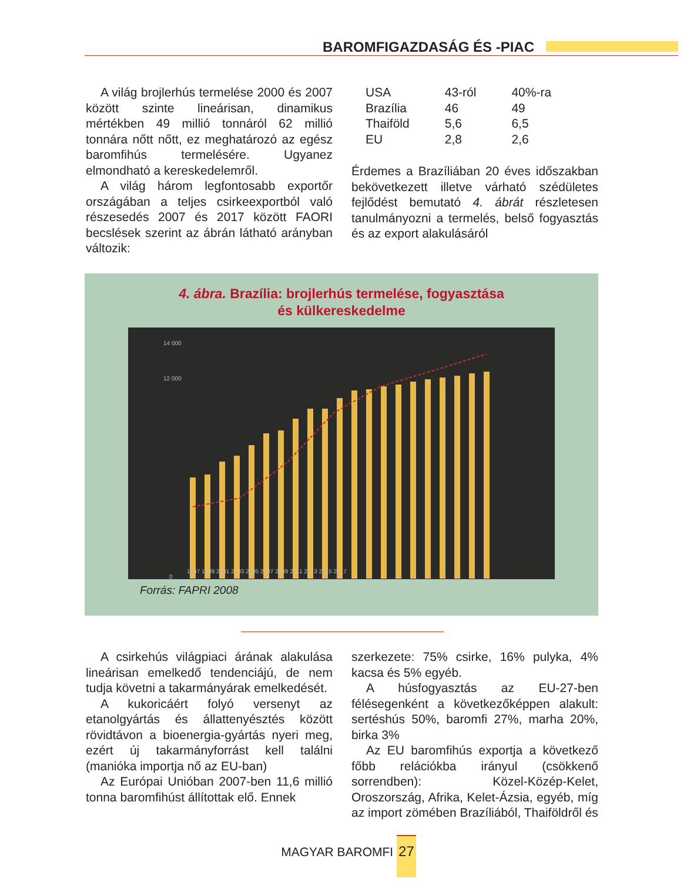BAROMFIGAZDASÁG ÉS -PIAC
A világ brojlerhús termelése 2000 és 2007 között szinte lineárisan, dinamikus mértékben 49 millió tonnáról 62 millió tonnára nőtt nőtt, ez meghatározó az egész baromfihús termelésére. Ugyanez elmondható a kereskedelemről.
A világ három legfontosabb exportőr országában a teljes csirkeexportból való részesedés 2007 és 2017 között FAORI becslések szerint az ábrán látható arányban változik:
| USA | 43-ról | 40%-ra |
| Brazília | 46 | 49 |
| Thaiföld | 5,6 | 6,5 |
| EU | 2,8 | 2,6 |
Érdemes a Brazíliában 20 éves időszakban bekövetkezett illetve várható szédületes fejlődést bemutató 4. ábrát részletesen tanulmányozni a termelés, belső fogyasztás és az export alakulásáról
4. ábra. Brazília: brojlerhús termelése, fogyasztása
és külkereskedelme
14 000
12 000
0
1997 1999 2001 2003 2005 2007 2009 2011 2013 2015 2017
Forrás: FAPRI 2008
A csirkehús világpiaci árának alakulása lineárisan emelkedő tendenciájú, de nem tudja követni a takarmányárak emelkedését.
A kukoricáért folyó versenyt az etanolgyártás és állattenyésztés között rövidtávon a bioenergia-gyártás nyeri meg, ezért új takarmányforrást kell találni (manióka importja nő az EU-ban)
Az Európai Unióban 2007-ben 11,6 millió tonna baromfihúst állítottak elő. Ennek
szerkezete: 75% csirke, 16% pulyka, 4% kacsa és 5% egyéb.
A húsfogyasztás az EU-27-ben félésegenként a következőképpen alakult: sertéshús 50%, baromfi 27%, marha 20%, birka 3%
Az EU baromfihús exportja a következő főbb relációkba irányul (csökkenő sorrendben): Közel-Közép-Kelet, Oroszország, Afrika, Kelet-Ázsia, egyéb, míg az import zömében Brazíliából, Thaiföldről és
MAGYAR BAROMFI 27